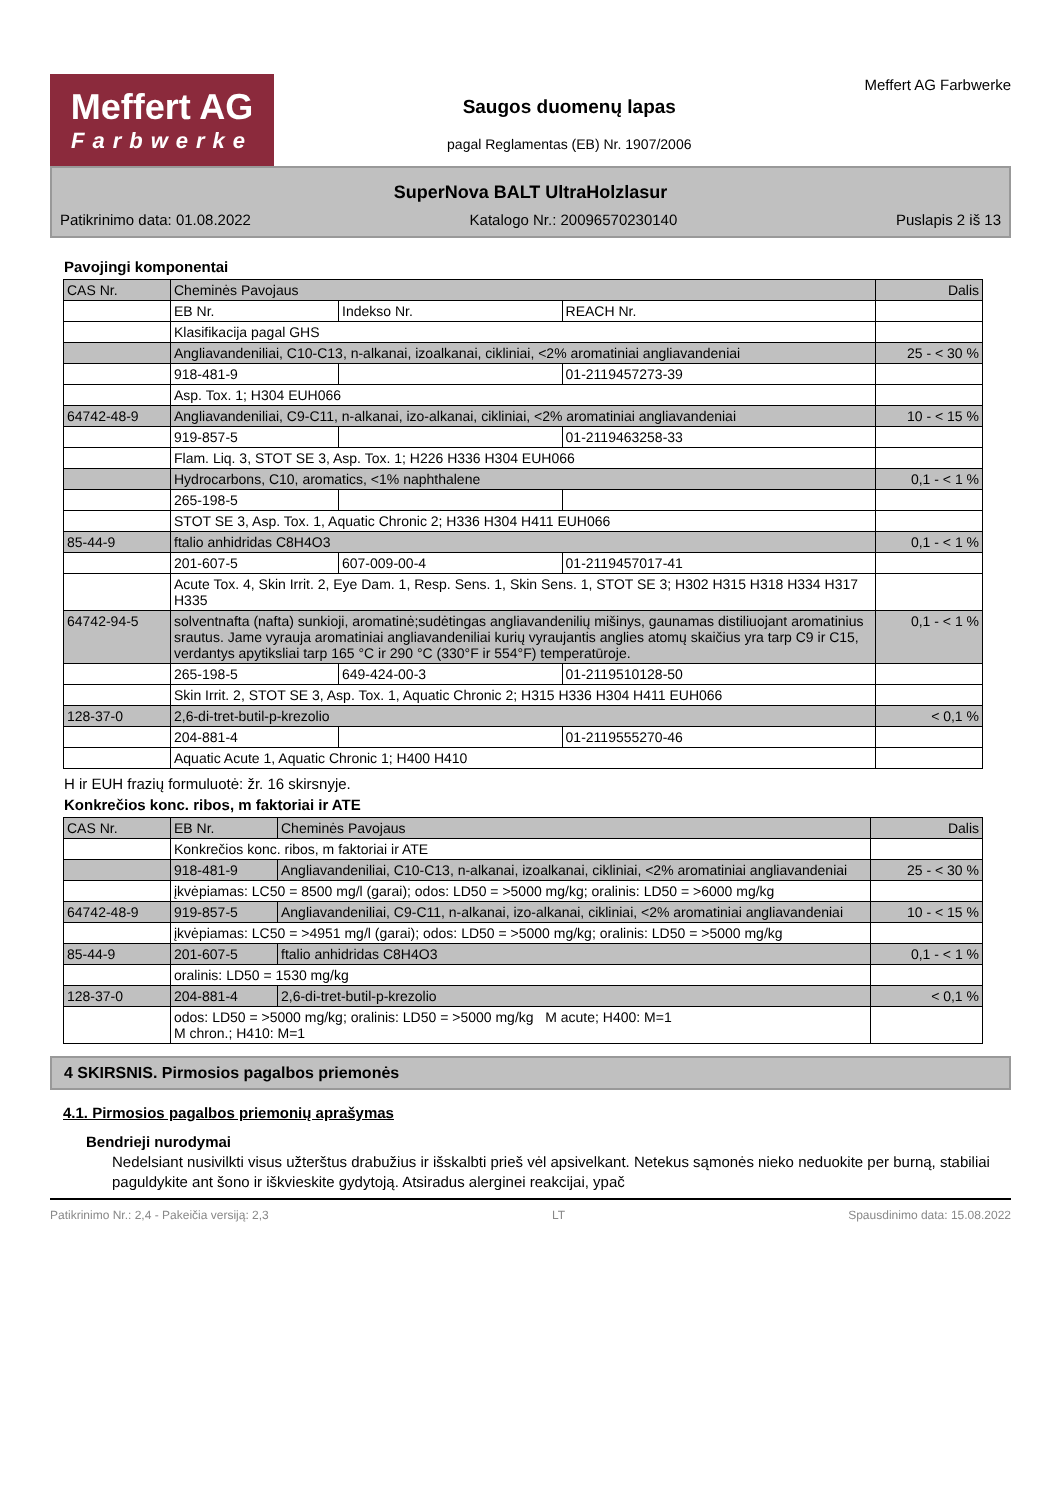Meffert AG
Farbwerke
Saugos duomenų lapas
pagal Reglamentas (EB) Nr. 1907/2006
Meffert AG Farbwerke
SuperNova BALT UltraHolzlasur
Patikrinimo data: 01.08.2022 Katalogo Nr.: 20096570230140 Puslapis 2 iš 13
Pavojingi komponentai
| CAS Nr. | Cheminės Pavojaus | | | Dalis |
| --- | --- | --- | --- | --- |
| | EB Nr. | Indekso Nr. | REACH Nr. | |
| | Klasifikacija pagal GHS | | | |
| | Angliavandeniliai, C10-C13, n-alkanai, izoalkanai, cikliniai, <2% aromatiniai angliavandeniai | | | 25 - < 30 % |
| | 918-481-9 | | 01-2119457273-39 | |
| | Asp. Tox. 1; H304 EUH066 | | | |
| 64742-48-9 | Angliavandeniliai, C9-C11, n-alkanai, izo-alkanai, cikliniai, <2% aromatiniai angliavandeniai | | | 10 - < 15 % |
| | 919-857-5 | | 01-2119463258-33 | |
| | Flam. Liq. 3, STOT SE 3, Asp. Tox. 1; H226 H336 H304 EUH066 | | | |
| | Hydrocarbons, C10, aromatics, <1% naphthalene | | | 0,1 - < 1 % |
| | 265-198-5 | | | |
| | STOT SE 3, Asp. Tox. 1, Aquatic Chronic 2; H336 H304 H411 EUH066 | | | |
| 85-44-9 | ftalio anhidridas C8H4O3 | | | 0,1 - < 1 % |
| | 201-607-5 | 607-009-00-4 | 01-2119457017-41 | |
| | Acute Tox. 4, Skin Irrit. 2, Eye Dam. 1, Resp. Sens. 1, Skin Sens. 1, STOT SE 3; H302 H315 H318 H334 H317 H335 | | | |
| 64742-94-5 | solventnafta (nafta) sunkioji, aromatinė;sudėtingas angliavandenilių mišinys, gaunamas distiliuojant aromatinius srautus. Jame vyrauja aromatiniai angliavandeniliai kurių vyraujantis anglies atomų skaičius yra tarp C9 ir C15, verdantys apytiksliai tarp 165 °C ir 290 °C (330°F ir 554°F) temperatūroje. | | | 0,1 - < 1 % |
| | 265-198-5 | 649-424-00-3 | 01-2119510128-50 | |
| | Skin Irrit. 2, STOT SE 3, Asp. Tox. 1, Aquatic Chronic 2; H315 H336 H304 H411 EUH066 | | | |
| 128-37-0 | 2,6-di-tret-butil-p-krezolio | | | < 0,1 % |
| | 204-881-4 | | 01-2119555270-46 | |
| | Aquatic Acute 1, Aquatic Chronic 1; H400 H410 | | | |
H ir EUH frazių formuluotė: žr. 16 skirsnyje.
Konkrečios konc. ribos, m faktoriai ir ATE
| CAS Nr. | EB Nr. | Cheminės Pavojaus | Dalis |
| --- | --- | --- | --- |
| | Konkrečios konc. ribos, m faktoriai ir ATE | | |
| | 918-481-9 | Angliavandeniliai, C10-C13, n-alkanai, izoalkanai, cikliniai, <2% aromatiniai angliavandeniai | 25 - < 30 % |
| | įkvėpiamas: LC50 = 8500 mg/l (garai); odos: LD50 = >5000 mg/kg; oralinis: LD50 = >6000 mg/kg | | |
| 64742-48-9 | 919-857-5 | Angliavandeniliai, C9-C11, n-alkanai, izo-alkanai, cikliniai, <2% aromatiniai angliavandeniai | 10 - < 15 % |
| | įkvėpiamas: LC50 = >4951 mg/l (garai); odos: LD50 = >5000 mg/kg; oralinis: LD50 = >5000 mg/kg | | |
| 85-44-9 | 201-607-5 | ftalio anhidridas C8H4O3 | 0,1 - < 1 % |
| | oralinis: LD50 = 1530 mg/kg | | |
| 128-37-0 | 204-881-4 | 2,6-di-tret-butil-p-krezolio | < 0,1 % |
| | odos: LD50 = >5000 mg/kg; oralinis: LD50 = >5000 mg/kg M acute; H400: M=1 M chron.; H410: M=1 | | |
4 SKIRSNIS. Pirmosios pagalbos priemonės
4.1. Pirmosios pagalbos priemonių aprašymas
Bendrieji nurodymai
Nedelsiant nusivilkti visus užterštus drabužius ir išskalbti prieš vėl apsivelkant. Netekus sąmonės nieko neduokite per burną, stabiliai paguldykite ant šono ir iškvieskite gydytoją. Atsiradus alerginei reakcijai, ypač
Patikrinimo Nr.: 2,4 - Pakeičia versiją: 2,3 LT Spausdinimo data: 15.08.2022